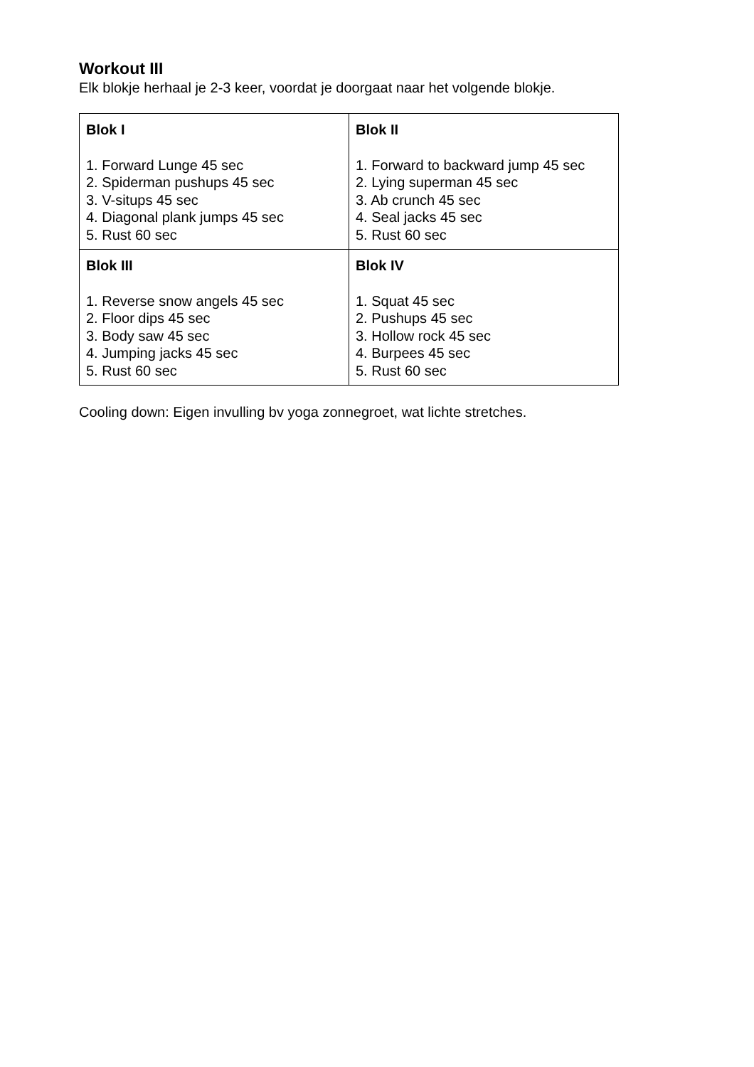Workout III
Elk blokje herhaal je 2-3 keer, voordat je doorgaat naar het volgende blokje.
| Blok I 1. Forward Lunge 45 sec 2. Spiderman pushups 45 sec 3. V-situps 45 sec 4. Diagonal plank jumps 45 sec 5. Rust 60 sec | Blok II 1. Forward to backward jump 45 sec 2. Lying superman 45 sec 3. Ab crunch 45 sec 4. Seal jacks 45 sec 5. Rust 60 sec |
| Blok III 1. Reverse snow angels 45 sec 2. Floor dips 45 sec 3. Body saw 45 sec 4. Jumping jacks 45 sec 5. Rust 60 sec | Blok IV 1. Squat 45 sec 2. Pushups 45 sec 3. Hollow rock 45 sec 4. Burpees 45 sec 5. Rust 60 sec |
Cooling down: Eigen invulling bv yoga zonnegroet, wat lichte stretches.